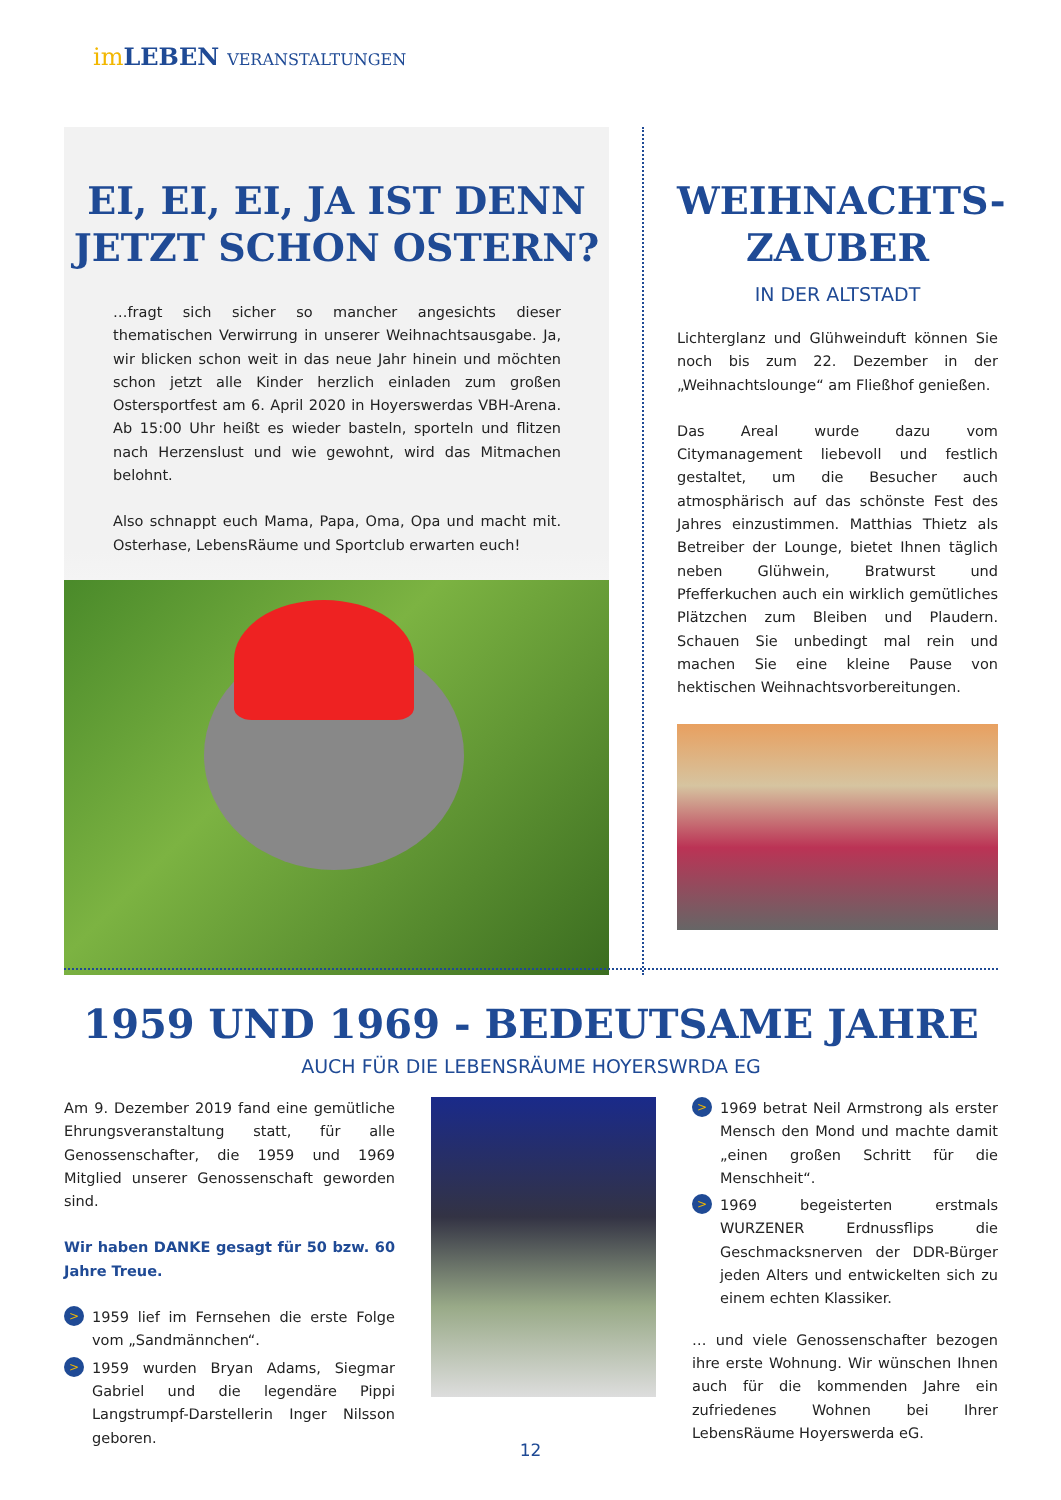im LEBEN VERANSTALTUNGEN
EI, EI, EI, JA IST DENN JETZT SCHON OSTERN?
…fragt sich sicher so mancher angesichts dieser thematischen Verwirrung in unserer Weihnachtsausgabe. Ja, wir blicken schon weit in das neue Jahr hinein und möchten schon jetzt alle Kinder herzlich einladen zum großen Ostersportfest am 6. April 2020 in Hoyerswerdas VBH-Arena. Ab 15:00 Uhr heißt es wieder basteln, sporteln und flitzen nach Herzenslust und wie gewohnt, wird das Mitmachen belohnt.
Also schnappt euch Mama, Papa, Oma, Opa und macht mit. Osterhase, LebensRäume und Sportclub erwarten euch!
WEIHNACHTS-ZAUBER
IN DER ALTSTADT
Lichterglanz und Glühweinduft können Sie noch bis zum 22. Dezember in der „Weihnachtslounge“ am Fließhof genießen.
Das Areal wurde dazu vom Citymanagement liebevoll und festlich gestaltet, um die Besucher auch atmosphärisch auf das schönste Fest des Jahres einzustimmen. Matthias Thietz als Betreiber der Lounge, bietet Ihnen täglich neben Glühwein, Bratwurst und Pfefferkuchen auch ein wirklich gemütliches Plätzchen zum Bleiben und Plaudern. Schauen Sie unbedingt mal rein und machen Sie eine kleine Pause von hektischen Weihnachtsvorbereitungen.
1959 UND 1969 - BEDEUTSAME JAHRE
AUCH FÜR DIE LEBENSRÄUME HOYERSWRDA EG
Am 9. Dezember 2019 fand eine gemütliche Ehrungsveranstaltung statt, für alle Genossenschafter, die 1959 und 1969 Mitglied unserer Genossenschaft geworden sind.
Wir haben DANKE gesagt für 50 bzw. 60 Jahre Treue.
>
1959 lief im Fernsehen die erste Folge vom „Sandmännchen“.
>
1959 wurden Bryan Adams, Siegmar Gabriel und die legendäre Pippi Langstrumpf-Darstellerin Inger Nilsson geboren.
>
1969 betrat Neil Armstrong als erster Mensch den Mond und machte damit „einen großen Schritt für die Menschheit“.
>
1969 begeisterten erstmals WURZENER Erdnussflips die Geschmacksnerven der DDR-Bürger jeden Alters und entwickelten sich zu einem echten Klassiker.
… und viele Genossenschafter bezogen ihre erste Wohnung. Wir wünschen Ihnen auch für die kommenden Jahre ein zufriedenes Wohnen bei Ihrer LebensRäume Hoyerswerda eG.
12